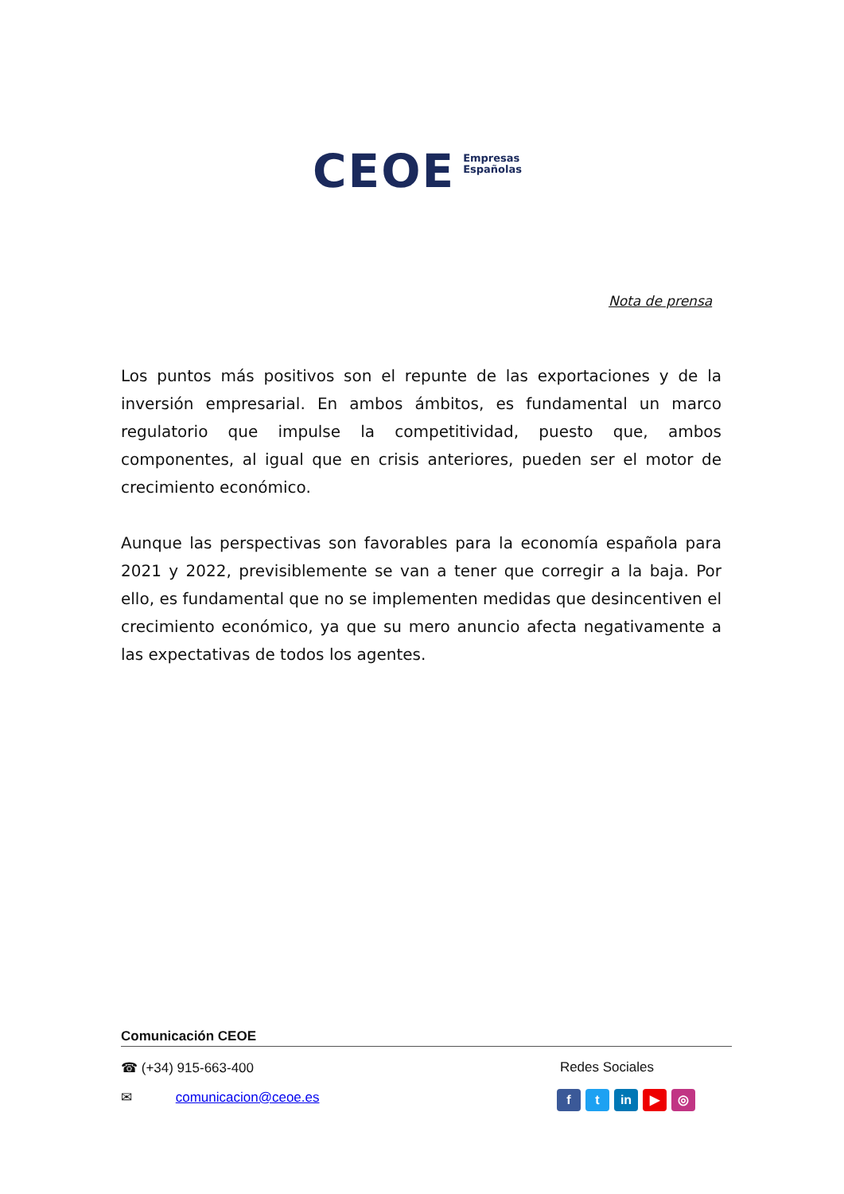CEOE
Empresas
Españolas
Nota de prensa
Los puntos más positivos son el repunte de las exportaciones y de la inversión empresarial. En ambos ámbitos, es fundamental un marco regulatorio que impulse la competitividad, puesto que, ambos componentes, al igual que en crisis anteriores, pueden ser el motor de crecimiento económico.
Aunque las perspectivas son favorables para la economía española para 2021 y 2022, previsiblemente se van a tener que corregir a la baja. Por ello, es fundamental que no se implementen medidas que desincentiven el crecimiento económico, ya que su mero anuncio afecta negativamente a las expectativas de todos los agentes.
Comunicación CEOE
☎ (+34) 915-663-400 Redes Sociales
✉ comunicacion@ceoe.es
ft in ▶ ◎